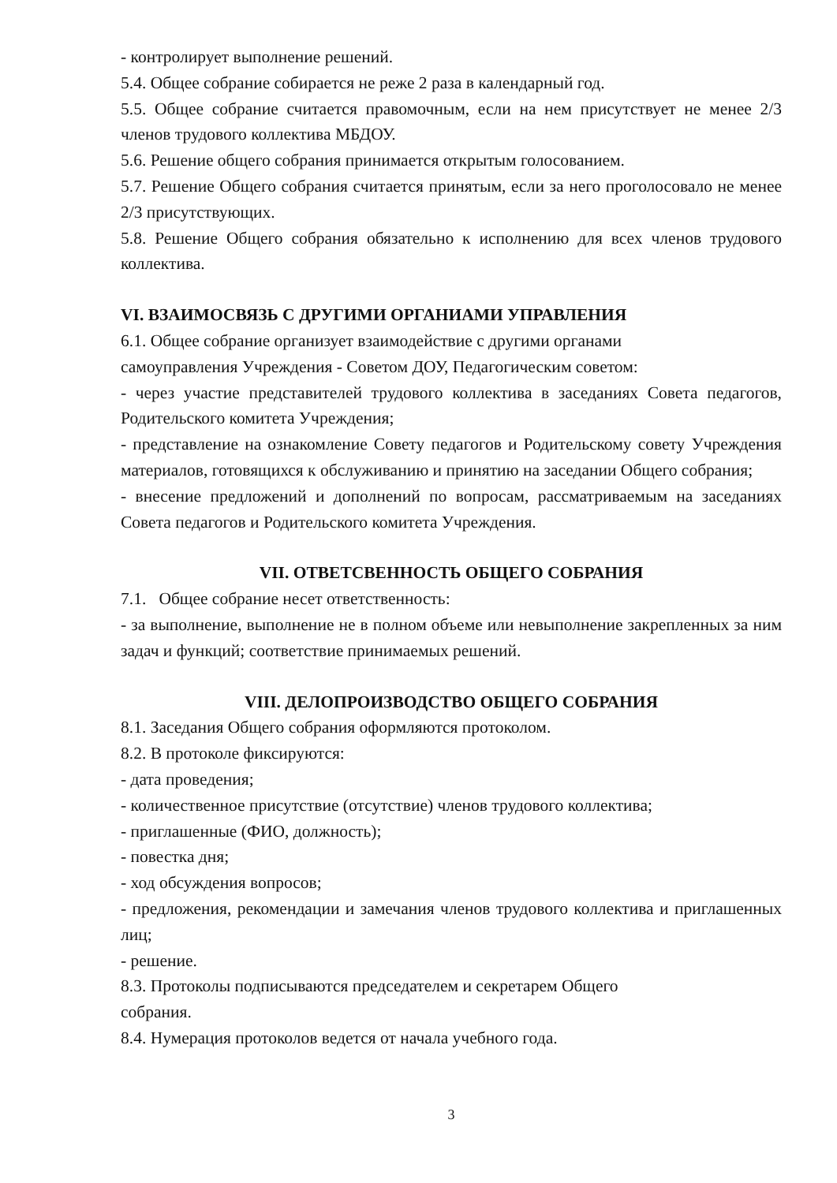- контролирует выполнение решений.
5.4. Общее собрание собирается не реже 2 раза в календарный год.
5.5. Общее собрание считается правомочным, если на нем присутствует не менее 2/3 членов трудового коллектива МБДОУ.
5.6. Решение общего собрания принимается открытым голосованием.
5.7. Решение Общего собрания считается принятым, если за него проголосовало не менее 2/3 присутствующих.
5.8. Решение Общего собрания обязательно к исполнению для всех членов трудового коллектива.
VI. ВЗАИМОСВЯЗЬ С ДРУГИМИ ОРГАНИАМИ УПРАВЛЕНИЯ
6.1. Общее собрание организует взаимодействие с другими органами
самоуправления Учреждения - Советом ДОУ, Педагогическим советом:
- через участие представителей трудового коллектива в заседаниях Совета педагогов, Родительского комитета Учреждения;
- представление на ознакомление Совету педагогов и Родительскому совету Учреждения материалов, готовящихся к обслуживанию и принятию на заседании Общего собрания;
- внесение предложений и дополнений по вопросам, рассматриваемым на заседаниях Совета педагогов и Родительского комитета Учреждения.
VII. ОТВЕТСВЕННОСТЬ ОБЩЕГО СОБРАНИЯ
7.1. Общее собрание несет ответственность:
- за выполнение, выполнение не в полном объеме или невыполнение закрепленных за ним задач и функций; соответствие принимаемых решений.
VIII. ДЕЛОПРОИЗВОДСТВО ОБЩЕГО СОБРАНИЯ
8.1. Заседания Общего собрания оформляются протоколом.
8.2. В протоколе фиксируются:
- дата проведения;
- количественное присутствие (отсутствие) членов трудового коллектива;
- приглашенные (ФИО, должность);
- повестка дня;
- ход обсуждения вопросов;
- предложения, рекомендации и замечания членов трудового коллектива и приглашенных лиц;
- решение.
8.3. Протоколы подписываются председателем и секретарем Общего
собрания.
8.4. Нумерация протоколов ведется от начала учебного года.
3